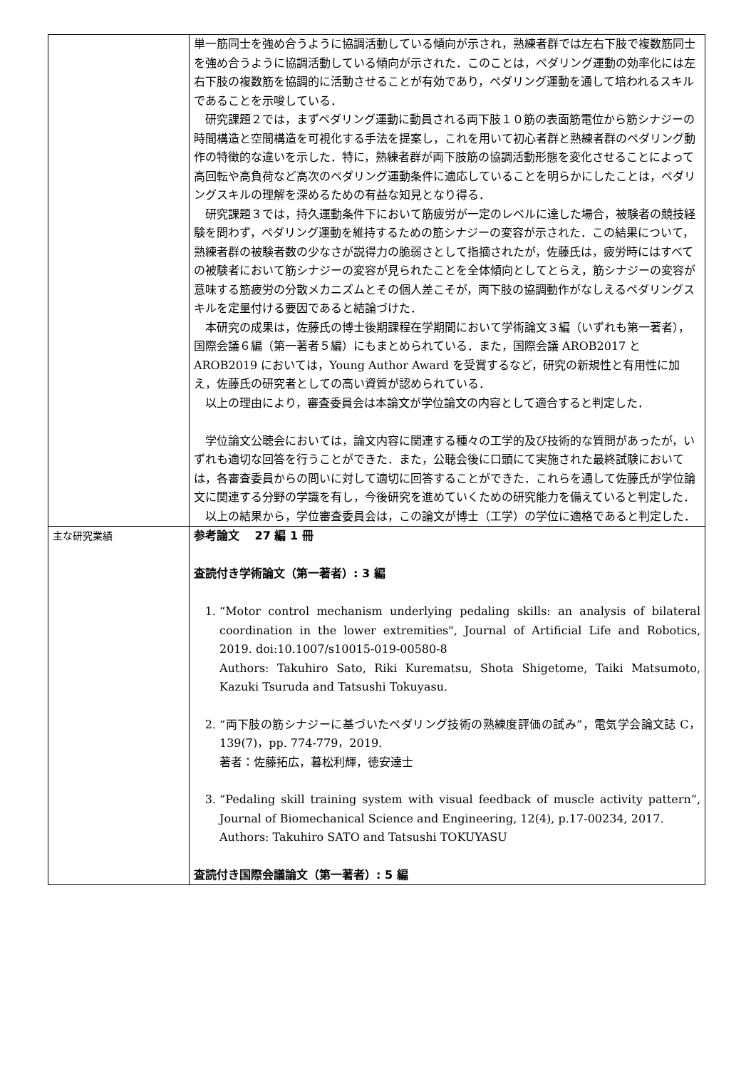| | 単一筋同士を強め合うように協調活動している傾向が示され，熟練者群では左右下肢で複数筋同士を強め合うように協調活動している傾向が示された．このことは，ペダリング運動の効率化には左右下肢の複数筋を協調的に活動させることが有効であり，ペダリング運動を通して培われるスキルであることを示唆している． 研究課題２では，まずペダリング運動に動員される両下肢１０筋の表面筋電位から筋シナジーの時間構造と空間構造を可視化する手法を提案し，これを用いて初心者群と熟練者群のペダリング動作の特徴的な違いを示した．特に，熟練者群が両下肢筋の協調活動形態を変化させることによって高回転や高負荷など高次のペダリング運動条件に適応していることを明らかにしたことは，ペダリングスキルの理解を深めるための有益な知見となり得る． 研究課題３では，持久運動条件下において筋疲労が一定のレベルに達した場合，被験者の競技経験を問わず，ペダリング運動を維持するための筋シナジーの変容が示された．この結果について，熟練者群の被験者数の少なさが説得力の脆弱さとして指摘されたが，佐藤氏は，疲労時にはすべての被験者において筋シナジーの変容が見られたことを全体傾向としてとらえ，筋シナジーの変容が意味する筋疲労の分散メカニズムとその個人差こそが，両下肢の協調動作がなしえるペダリングスキルを定量付ける要因であると結論づけた． 本研究の成果は，佐藤氏の博士後期課程在学期間において学術論文３編（いずれも第一著者），国際会議６編（第一著者５編）にもまとめられている．また，国際会議 AROB2017 と AROB2019 においては，Young Author Award を受賞するなど，研究の新規性と有用性に加え，佐藤氏の研究者としての高い資質が認められている． 以上の理由により，審査委員会は本論文が学位論文の内容として適合すると判定した． 学位論文公聴会においては，論文内容に関連する種々の工学的及び技術的な質問があったが，いずれも適切な回答を行うことができた．また，公聴会後に口頭にて実施された最終試験においては，各審査委員からの問いに対して適切に回答することができた．これらを通して佐藤氏が学位論文に関連する分野の学識を有し，今後研究を進めていくための研究能力を備えていると判定した． 以上の結果から，学位審査委員会は，この論文が博士（工学）の学位に適格であると判定した． |
| 主な研究業績 | 参考論文 27 編 1 冊 査読付き学術論文（第一著者）: 3 編 1. “Motor control mechanism underlying pedaling skills: an analysis of bilateral coordination in the lower extremities", Journal of Artificial Life and Robotics, 2019. doi:10.1007/s10015-019-00580-8 Authors: Takuhiro Sato, Riki Kurematsu, Shota Shigetome, Taiki Matsumoto, Kazuki Tsuruda and Tatsushi Tokuyasu. 2. “両下肢の筋シナジーに基づいたペダリング技術の熟練度評価の試み”，電気学会論文誌 C，139(7)，pp. 774-779，2019. 著者：佐藤拓広，暮松利輝，徳安達士 3. “Pedaling skill training system with visual feedback of muscle activity pattern”, Journal of Biomechanical Science and Engineering, 12(4), p.17-00234, 2017. Authors: Takuhiro SATO and Tatsushi TOKUYASU 査読付き国際会議論文（第一著者）: 5 編 |